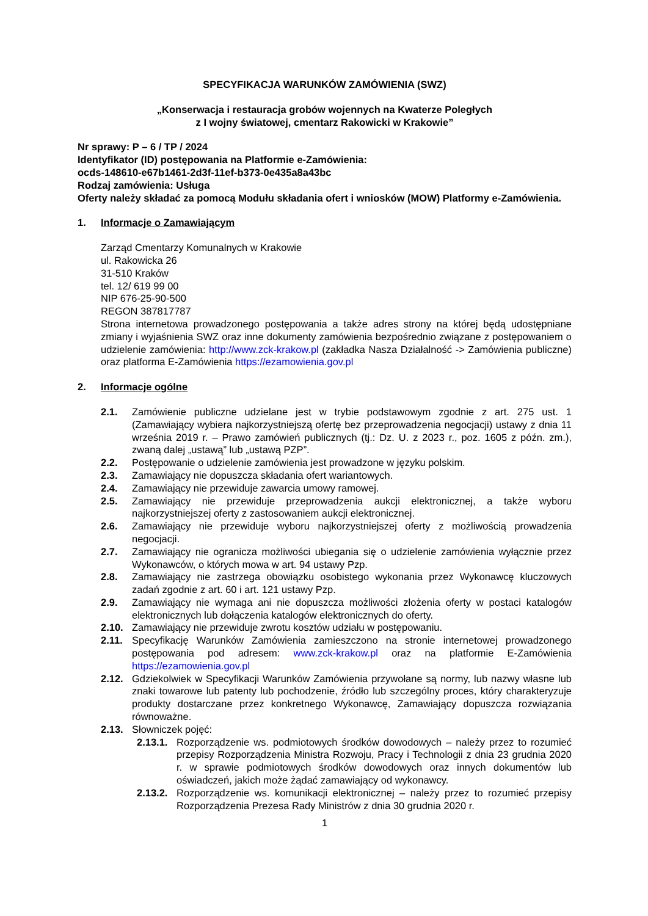SPECYFIKACJA WARUNKÓW ZAMÓWIENIA (SWZ)
„Konserwacja i restauracja grobów wojennych na Kwaterze Poległych
z I wojny światowej, cmentarz Rakowicki w Krakowie”
Nr sprawy: P – 6 / TP / 2024
Identyfikator (ID) postępowania na Platformie e-Zamówienia:
ocds-148610-e67b1461-2d3f-11ef-b373-0e435a8a43bc
Rodzaj zamówienia: Usługa
Oferty należy składać za pomocą Modułu składania ofert i wniosków (MOW) Platformy e-Zamówienia.
1. Informacje o Zamawiającym
Zarząd Cmentarzy Komunalnych w Krakowie
ul. Rakowicka 26
31-510 Kraków
tel. 12/ 619 99 00
NIP 676-25-90-500
REGON 387817787
Strona internetowa prowadzonego postępowania a także adres strony na której będą udostępniane zmiany i wyjaśnienia SWZ oraz inne dokumenty zamówienia bezpośrednio związane z postępowaniem o udzielenie zamówienia: http://www.zck-krakow.pl (zakładka Nasza Działalność -> Zamówienia publiczne) oraz platforma E-Zamówienia https://ezamowienia.gov.pl
2. Informacje ogólne
2.1. Zamówienie publiczne udzielane jest w trybie podstawowym zgodnie z art. 275 ust. 1 (Zamawiający wybiera najkorzystniejszą ofertę bez przeprowadzenia negocjacji) ustawy z dnia 11 września 2019 r. – Prawo zamówień publicznych (tj.: Dz. U. z 2023 r., poz. 1605 z późn. zm.), zwaną dalej „ustawą” lub „ustawą PZP”.
2.2. Postępowanie o udzielenie zamówienia jest prowadzone w języku polskim.
2.3. Zamawiający nie dopuszcza składania ofert wariantowych.
2.4. Zamawiający nie przewiduje zawarcia umowy ramowej.
2.5. Zamawiający nie przewiduje przeprowadzenia aukcji elektronicznej, a także wyboru najkorzystniejszej oferty z zastosowaniem aukcji elektronicznej.
2.6. Zamawiający nie przewiduje wyboru najkorzystniejszej oferty z możliwością prowadzenia negocjacji.
2.7. Zamawiający nie ogranicza możliwości ubiegania się o udzielenie zamówienia wyłącznie przez Wykonawców, o których mowa w art. 94 ustawy Pzp.
2.8. Zamawiający nie zastrzega obowiązku osobistego wykonania przez Wykonawcę kluczowych zadań zgodnie z art. 60 i art. 121 ustawy Pzp.
2.9. Zamawiający nie wymaga ani nie dopuszcza możliwości złożenia oferty w postaci katalogów elektronicznych lub dołączenia katalogów elektronicznych do oferty.
2.10. Zamawiający nie przewiduje zwrotu kosztów udziału w postępowaniu.
2.11. Specyfikację Warunków Zamówienia zamieszczono na stronie internetowej prowadzonego postępowania pod adresem: www.zck-krakow.pl oraz na platformie E-Zamówienia https://ezamowienia.gov.pl
2.12. Gdziekolwiek w Specyfikacji Warunków Zamówienia przywołane są normy, lub nazwy własne lub znaki towarowe lub patenty lub pochodzenie, źródło lub szczególny proces, który charakteryzuje produkty dostarczane przez konkretnego Wykonawcę, Zamawiający dopuszcza rozwiązania równoważne.
2.13. Słowniczek pojęć:
2.13.1. Rozporządzenie ws. podmiotowych środków dowodowych – należy przez to rozumieć przepisy Rozporządzenia Ministra Rozwoju, Pracy i Technologii z dnia 23 grudnia 2020 r. w sprawie podmiotowych środków dowodowych oraz innych dokumentów lub oświadczeń, jakich może żądać zamawiający od wykonawcy.
2.13.2. Rozporządzenie ws. komunikacji elektronicznej – należy przez to rozumieć przepisy Rozporządzenia Prezesa Rady Ministrów z dnia 30 grudnia 2020 r.
1